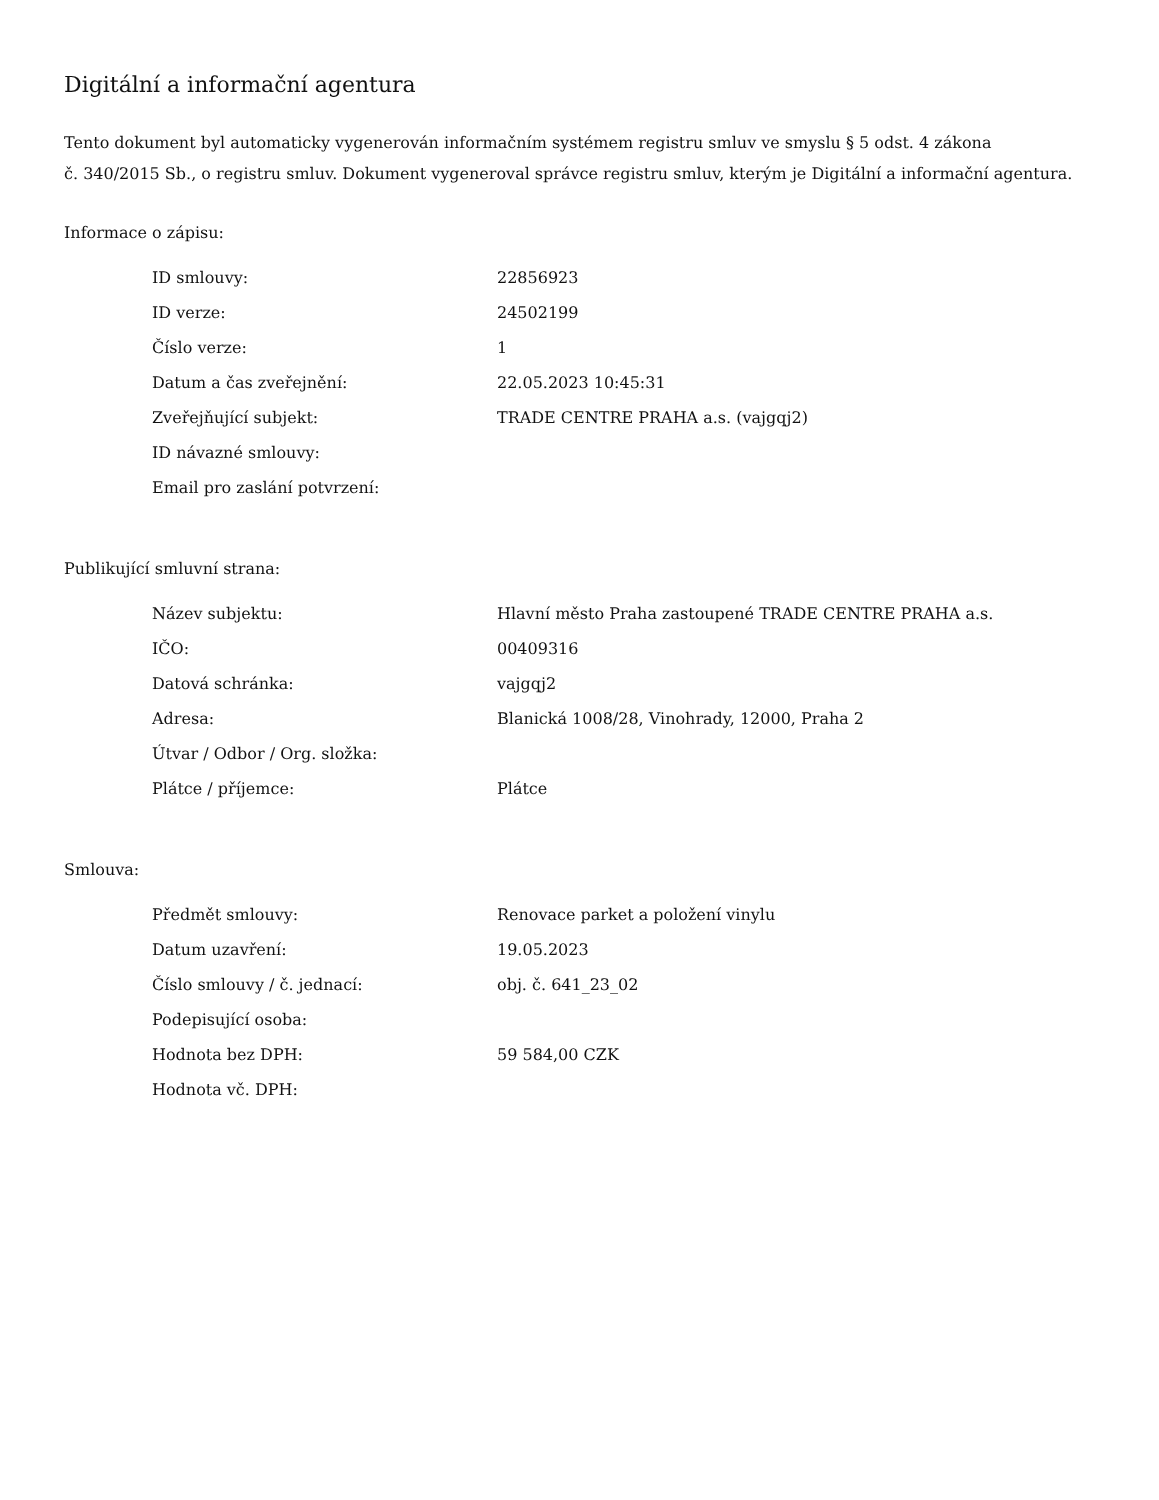Digitální a informační agentura
Tento dokument byl automaticky vygenerován informačním systémem registru smluv ve smyslu § 5 odst. 4 zákona
č. 340/2015 Sb., o registru smluv. Dokument vygeneroval správce registru smluv, kterým je Digitální a informační agentura.
Informace o zápisu:
| ID smlouvy: | 22856923 |
| ID verze: | 24502199 |
| Číslo verze: | 1 |
| Datum a čas zveřejnění: | 22.05.2023 10:45:31 |
| Zveřejňující subjekt: | TRADE CENTRE PRAHA a.s. (vajgqj2) |
| ID návazné smlouvy: | |
| Email pro zaslání potvrzení: | |
Publikující smluvní strana:
| Název subjektu: | Hlavní město Praha zastoupené TRADE CENTRE PRAHA a.s. |
| IČO: | 00409316 |
| Datová schránka: | vajgqj2 |
| Adresa: | Blanická 1008/28, Vinohrady, 12000, Praha 2 |
| Útvar / Odbor / Org. složka: | |
| Plátce / příjemce: | Plátce |
Smlouva:
| Předmět smlouvy: | Renovace parket a položení vinylu |
| Datum uzavření: | 19.05.2023 |
| Číslo smlouvy / č. jednací: | obj. č. 641_23_02 |
| Podepisující osoba: | |
| Hodnota bez DPH: | 59 584,00 CZK |
| Hodnota vč. DPH: | |